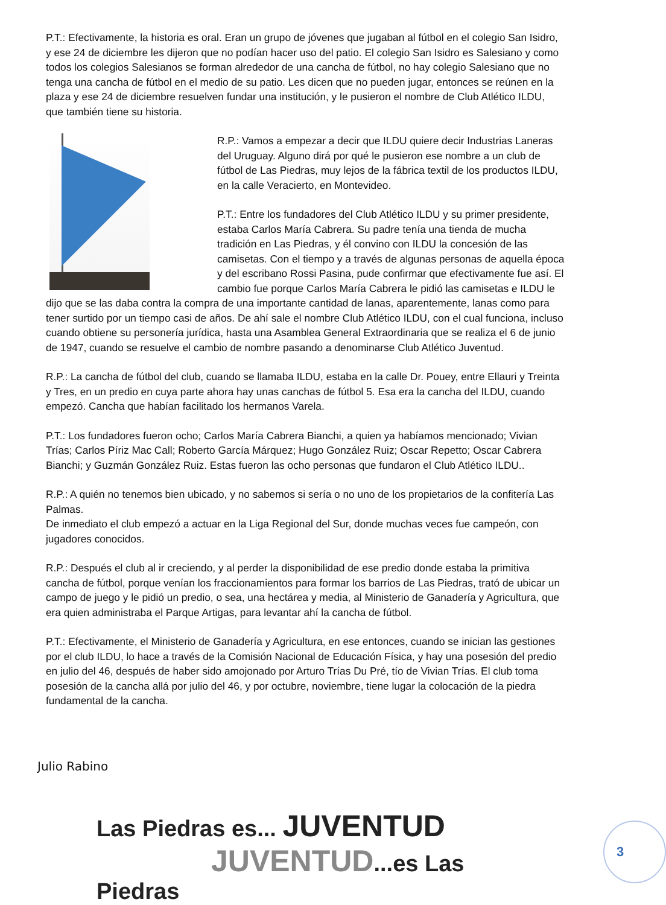P.T.: Efectivamente, la historia es oral. Eran un grupo de jóvenes que jugaban al fútbol en el colegio San Isidro, y ese 24 de diciembre les dijeron que no podían hacer uso del patio. El colegio San Isidro es Salesiano y como todos los colegios Salesianos se forman alrededor de una cancha de fútbol, no hay colegio Salesiano que no tenga una cancha de fútbol en el medio de su patio. Les dicen que no pueden jugar, entonces se reúnen en la plaza y ese 24 de diciembre resuelven fundar una institución, y le pusieron el nombre de Club Atlético ILDU, que también tiene su historia.
R.P.: Vamos a empezar a decir que ILDU quiere decir Industrias Laneras del Uruguay. Alguno dirá por qué le pusieron ese nombre a un club de fútbol de Las Piedras, muy lejos de la fábrica textil de los productos ILDU, en la calle Veracierto, en Montevideo.
P.T.: Entre los fundadores del Club Atlético ILDU y su primer presidente, estaba Carlos María Cabrera. Su padre tenía una tienda de mucha tradición en Las Piedras, y él convino con ILDU la concesión de las camisetas. Con el tiempo y a través de algunas personas de aquella época y del escribano Rossi Pasina, pude confirmar que efectivamente fue así. El cambio fue porque Carlos María Cabrera le pidió las camisetas e ILDU le dijo que se las daba contra la compra de una importante cantidad de lanas, aparentemente, lanas como para tener surtido por un tiempo casi de años. De ahí sale el nombre Club Atlético ILDU, con el cual funciona, incluso cuando obtiene su personería jurídica, hasta una Asamblea General Extraordinaria que se realiza el 6 de junio de 1947, cuando se resuelve el cambio de nombre pasando a denominarse Club Atlético Juventud.
R.P.: La cancha de fútbol del club, cuando se llamaba ILDU, estaba en la calle Dr. Pouey, entre Ellauri y Treinta y Tres, en un predio en cuya parte ahora hay unas canchas de fútbol 5. Esa era la cancha del ILDU, cuando empezó. Cancha que habían facilitado los hermanos Varela.
P.T.: Los fundadores fueron ocho; Carlos María Cabrera Bianchi, a quien ya habíamos mencionado; Vivian Trías; Carlos Píriz Mac Call; Roberto García Márquez; Hugo González Ruiz; Oscar Repetto; Oscar Cabrera Bianchi; y Guzmán González Ruiz. Estas fueron las ocho personas que fundaron el Club Atlético ILDU..
R.P.: A quién no tenemos bien ubicado, y no sabemos si sería o no uno de los propietarios de la confitería Las Palmas.
De inmediato el club empezó a actuar en la Liga Regional del Sur, donde muchas veces fue campeón, con jugadores conocidos.
R.P.: Después el club al ir creciendo, y al perder la disponibilidad de ese predio donde estaba la primitiva cancha de fútbol, porque venían los fraccionamientos para formar los barrios de Las Piedras, trató de ubicar un campo de juego y le pidió un predio, o sea, una hectárea y media, al Ministerio de Ganadería y Agricultura, que era quien administraba el Parque Artigas, para levantar ahí la cancha de fútbol.
P.T.: Efectivamente, el Ministerio de Ganadería y Agricultura, en ese entonces, cuando se inician las gestiones por el club ILDU, lo hace a través de la Comisión Nacional de Educación Física, y hay una posesión del predio en julio del 46, después de haber sido amojonado por Arturo Trías Du Pré, tío de Vivian Trías. El club toma posesión de la cancha allá por julio del 46, y por octubre, noviembre, tiene lugar la colocación de la piedra fundamental de la cancha.
Julio Rabino
Las Piedras es... JUVENTUD
JUVENTUD...es Las Piedras
3